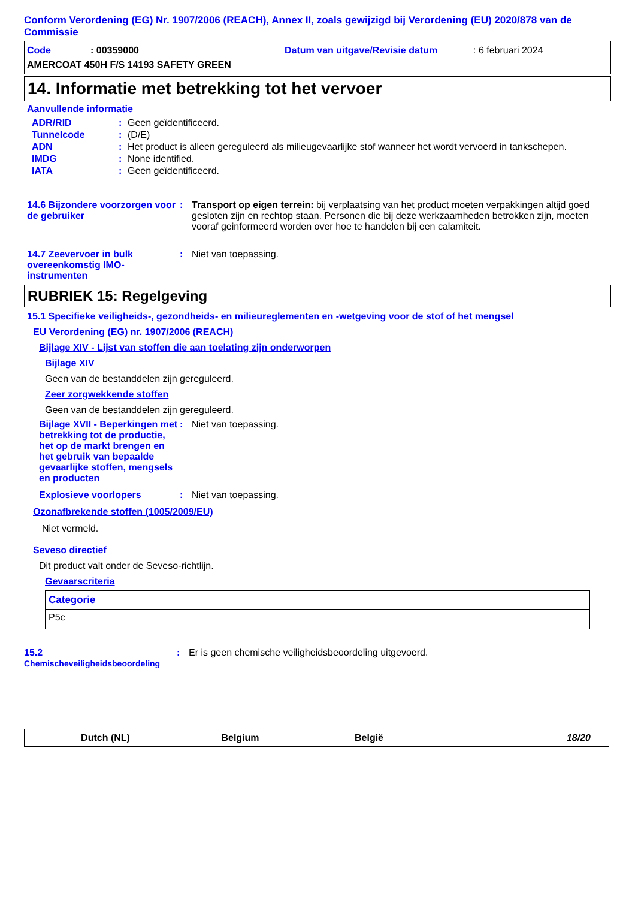Conform Verordening (EG) Nr. 1907/2006 (REACH), Annex II, zoals gewijzigd bij Verordening (EU) 2020/878 van de Commissie
Code : 00359000 Datum van uitgave/Revisie datum : 6 februari 2024
AMERCOAT 450H F/S 14193 SAFETY GREEN
14. Informatie met betrekking tot het vervoer
Aanvullende informatie
| ADR/RID | : | Geen geïdentificeerd. |
| Tunnelcode | : | (D/E) |
| ADN | : | Het product is alleen gereguleerd als milieugevaarlijke stof wanneer het wordt vervoerd in tankschepen. |
| IMDG | : | None identified. |
| IATA | : | Geen geïdentificeerd. |
14.6 Bijzondere voorzorgen voor de gebruiker
:
Transport op eigen terrein: bij verplaatsing van het product moeten verpakkingen altijd goed gesloten zijn en rechtop staan. Personen die bij deze werkzaamheden betrokken zijn, moeten vooraf geinformeerd worden over hoe te handelen bij een calamiteit.
14.7 Zeevervoer in bulk overeenkomstig IMO-instrumenten
:
Niet van toepassing.
RUBRIEK 15: Regelgeving
15.1 Specifieke veiligheids-, gezondheids- en milieureglementen en -wetgeving voor de stof of het mengsel
EU Verordening (EG) nr. 1907/2006 (REACH)
Bijlage XIV - Lijst van stoffen die aan toelating zijn onderworpen
Bijlage XIV
Geen van de bestanddelen zijn gereguleerd.
Zeer zorgwekkende stoffen
Geen van de bestanddelen zijn gereguleerd.
Bijlage XVII - Beperkingen met betrekking tot de productie, het op de markt brengen en het gebruik van bepaalde gevaarlijke stoffen, mengsels en producten
:
Niet van toepassing.
Explosieve voorlopers
:
Niet van toepassing.
Ozonafbrekende stoffen (1005/2009/EU)
Niet vermeld.
Seveso directief
Dit product valt onder de Seveso-richtlijn.
Gevaarscriteria
| Categorie |
| --- |
| P5c |
15.2 Chemischeveiligheidsbeoordeling
:
Er is geen chemische veiligheidsbeoordeling uitgevoerd.
Dutch (NL) Belgium België 18/20